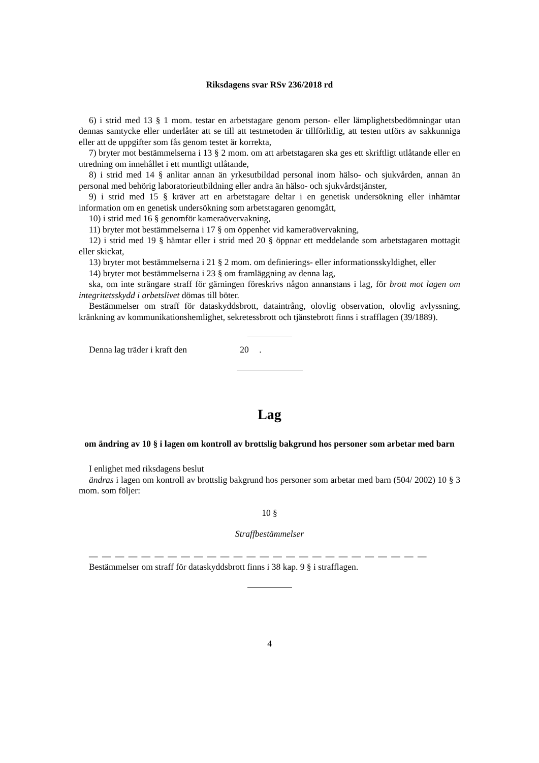Riksdagens svar RSv 236/2018 rd
6) i strid med 13 § 1 mom. testar en arbetstagare genom person- eller lämplighetsbedömningar utan dennas samtycke eller underlåter att se till att testmetoden är tillförlitlig, att testen utförs av sakkunniga eller att de uppgifter som fås genom testet är korrekta,
7) bryter mot bestämmelserna i 13 § 2 mom. om att arbetstagaren ska ges ett skriftligt utlåtande eller en utredning om innehållet i ett muntligt utlåtande,
8) i strid med 14 § anlitar annan än yrkesutbildad personal inom hälso- och sjukvården, annan än personal med behörig laboratorieutbildning eller andra än hälso- och sjukvårdstjänster,
9) i strid med 15 § kräver att en arbetstagare deltar i en genetisk undersökning eller inhämtar information om en genetisk undersökning som arbetstagaren genomgått,
10) i strid med 16 § genomför kameraövervakning,
11) bryter mot bestämmelserna i 17 § om öppenhet vid kameraövervakning,
12) i strid med 19 § hämtar eller i strid med 20 § öppnar ett meddelande som arbetstagaren mottagit eller skickat,
13) bryter mot bestämmelserna i 21 § 2 mom. om definierings- eller informationsskyldighet, eller
14) bryter mot bestämmelserna i 23 § om framläggning av denna lag,
ska, om inte strängare straff för gärningen föreskrivs någon annanstans i lag, för brott mot lagen om integritetsskydd i arbetslivet dömas till böter.
Bestämmelser om straff för dataskyddsbrott, dataintrång, olovlig observation, olovlig avlyssning, kränkning av kommunikationshemlighet, sekretessbrott och tjänstebrott finns i strafflagen (39/1889).
Denna lag träder i kraft den 20 .
Lag
om ändring av 10 § i lagen om kontroll av brottslig bakgrund hos personer som arbetar med barn
I enlighet med riksdagens beslut
ändras i lagen om kontroll av brottslig bakgrund hos personer som arbetar med barn (504/ 2002) 10 § 3 mom. som följer:
10 §
Straffbestämmelser
— — — — — — — — — — — — — — — — — — — — — — — — — —
Bestämmelser om straff för dataskyddsbrott finns i 38 kap. 9 § i strafflagen.
4